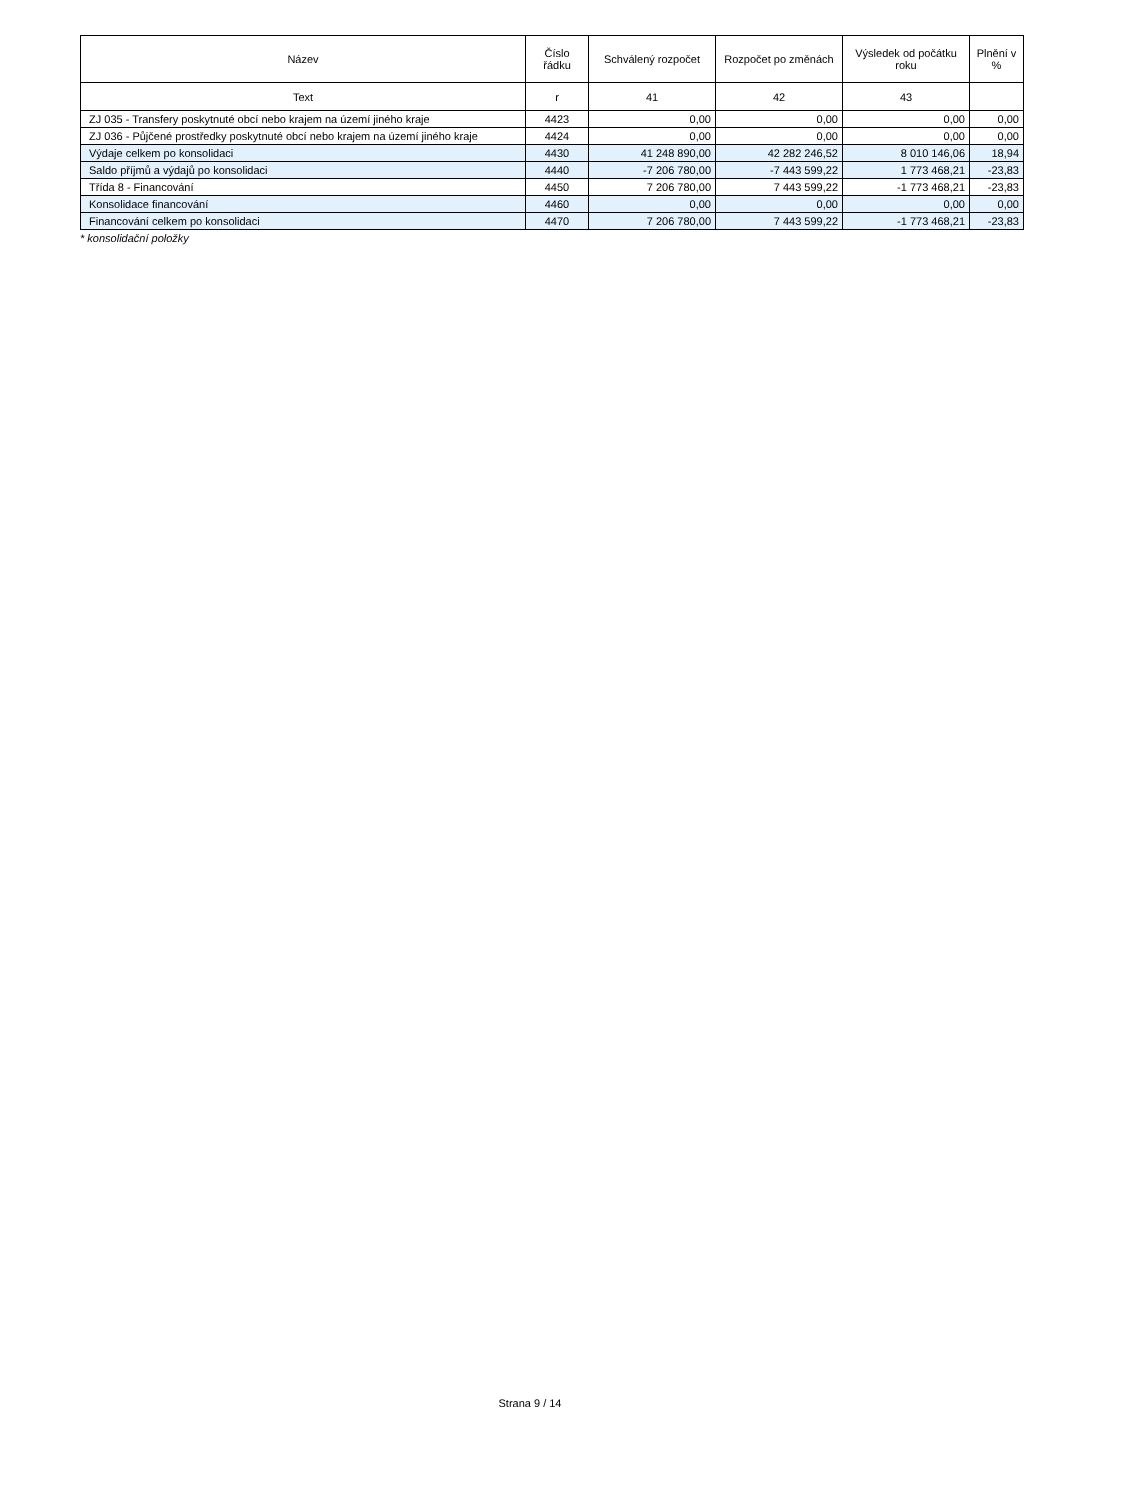| Název | Číslo řádku | Schválený rozpočet | Rozpočet po změnách | Výsledek od počátku roku | Plnění v % |
| --- | --- | --- | --- | --- | --- |
| Text | r | 41 | 42 | 43 | |
| ZJ 035 - Transfery poskytnuté obcí nebo krajem na území jiného kraje | 4423 | 0,00 | 0,00 | 0,00 | 0,00 |
| ZJ 036 - Půjčené prostředky poskytnuté obcí nebo krajem na území jiného kraje | 4424 | 0,00 | 0,00 | 0,00 | 0,00 |
| Výdaje celkem po konsolidaci | 4430 | 41 248 890,00 | 42 282 246,52 | 8 010 146,06 | 18,94 |
| Saldo příjmů a výdajů po konsolidaci | 4440 | -7 206 780,00 | -7 443 599,22 | 1 773 468,21 | -23,83 |
| Třída 8 - Financování | 4450 | 7 206 780,00 | 7 443 599,22 | -1 773 468,21 | -23,83 |
| Konsolidace financování | 4460 | 0,00 | 0,00 | 0,00 | 0,00 |
| Financování celkem po konsolidaci | 4470 | 7 206 780,00 | 7 443 599,22 | -1 773 468,21 | -23,83 |
* konsolidační položky
Strana 9 / 14